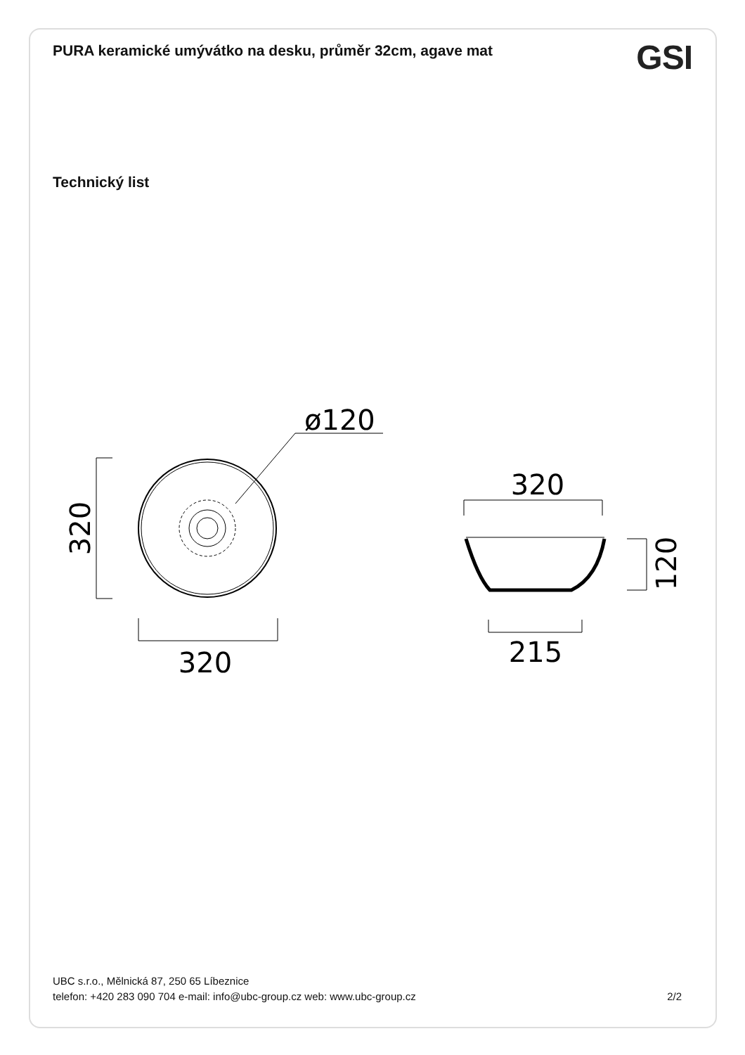PURA keramické umývátko na desku, průměr 32cm, agave mat
GSI
Technický list
ø120
320
320
320
120
215
UBC s.r.o., Mělnická 87, 250 65 Líbeznice
telefon: +420 283 090 704 e-mail: info@ubc-group.cz web: www.ubc-group.cz 2/2